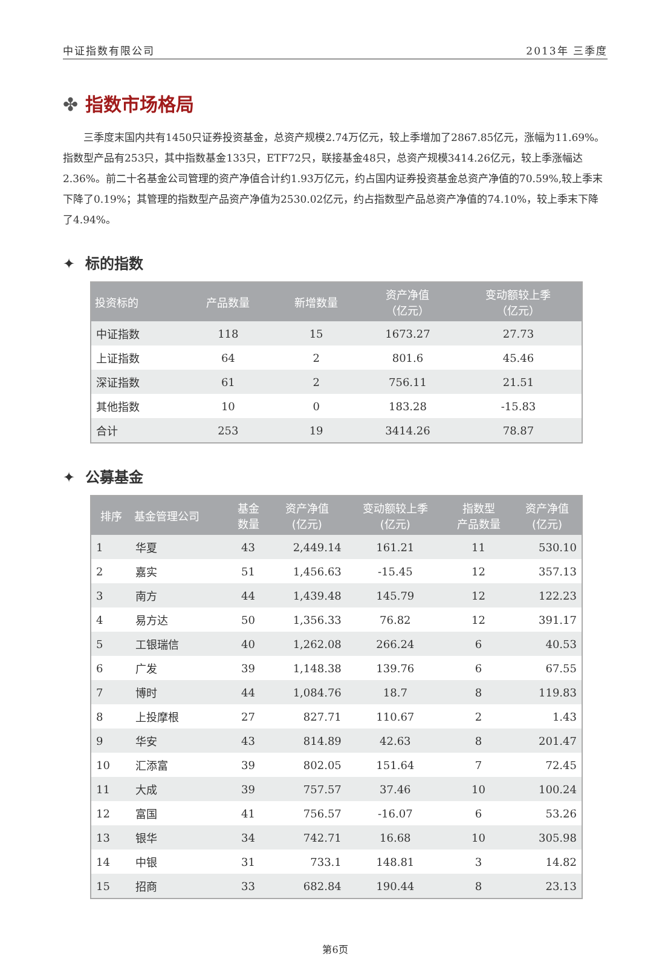中证指数有限公司 2013年 三季度
✤ 指数市场格局
三季度末国内共有1450只证券投资基金，总资产规模2.74万亿元，较上季增加了2867.85亿元，涨幅为11.69%。指数型产品有253只，其中指数基金133只，ETF72只，联接基金48只，总资产规模3414.26亿元，较上季涨幅达2.36%。前二十名基金公司管理的资产净值合计约1.93万亿元，约占国内证券投资基金总资产净值的70.59%,较上季末下降了0.19%；其管理的指数型产品资产净值为2530.02亿元，约占指数型产品总资产净值的74.10%，较上季末下降了4.94%。
✦ 标的指数
| 投资标的 | 产品数量 | 新增数量 | 资产净值 （亿元） | 变动额较上季 （亿元） |
| --- | --- | --- | --- | --- |
| 中证指数 | 118 | 15 | 1673.27 | 27.73 |
| 上证指数 | 64 | 2 | 801.6 | 45.46 |
| 深证指数 | 61 | 2 | 756.11 | 21.51 |
| 其他指数 | 10 | 0 | 183.28 | -15.83 |
| 合计 | 253 | 19 | 3414.26 | 78.87 |
✦ 公募基金
| 排序 | 基金管理公司 | 基金 数量 | 资产净值 (亿元) | 变动额较上季 (亿元) | 指数型 产品数量 | 资产净值 (亿元) |
| --- | --- | --- | --- | --- | --- | --- |
| 1 | 华夏 | 43 | 2,449.14 | 161.21 | 11 | 530.10 |
| 2 | 嘉实 | 51 | 1,456.63 | -15.45 | 12 | 357.13 |
| 3 | 南方 | 44 | 1,439.48 | 145.79 | 12 | 122.23 |
| 4 | 易方达 | 50 | 1,356.33 | 76.82 | 12 | 391.17 |
| 5 | 工银瑞信 | 40 | 1,262.08 | 266.24 | 6 | 40.53 |
| 6 | 广发 | 39 | 1,148.38 | 139.76 | 6 | 67.55 |
| 7 | 博时 | 44 | 1,084.76 | 18.7 | 8 | 119.83 |
| 8 | 上投摩根 | 27 | 827.71 | 110.67 | 2 | 1.43 |
| 9 | 华安 | 43 | 814.89 | 42.63 | 8 | 201.47 |
| 10 | 汇添富 | 39 | 802.05 | 151.64 | 7 | 72.45 |
| 11 | 大成 | 39 | 757.57 | 37.46 | 10 | 100.24 |
| 12 | 富国 | 41 | 756.57 | -16.07 | 6 | 53.26 |
| 13 | 银华 | 34 | 742.71 | 16.68 | 10 | 305.98 |
| 14 | 中银 | 31 | 733.1 | 148.81 | 3 | 14.82 |
| 15 | 招商 | 33 | 682.84 | 190.44 | 8 | 23.13 |
第6页